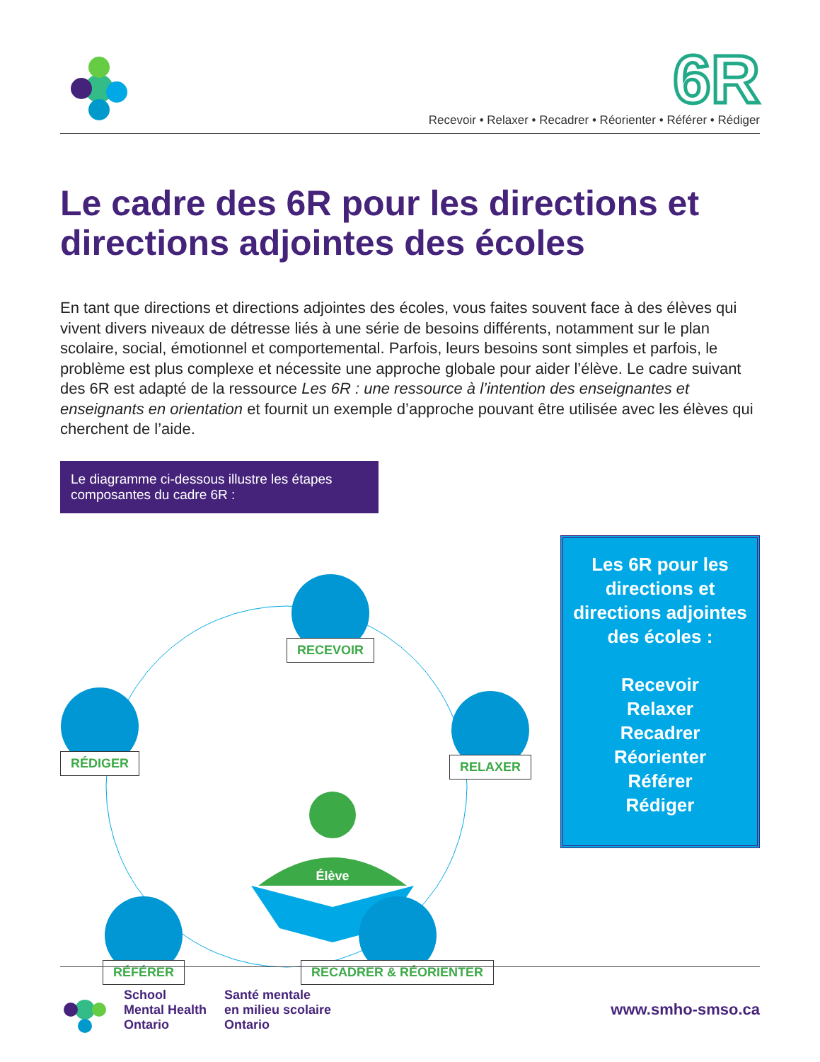6R
Recevoir • Relaxer • Recadrer • Réorienter • Référer • Rédiger
Le cadre des 6R pour les directions et directions adjointes des écoles
En tant que directions et directions adjointes des écoles, vous faites souvent face à des élèves qui vivent divers niveaux de détresse liés à une série de besoins différents, notamment sur le plan scolaire, social, émotionnel et comportemental. Parfois, leurs besoins sont simples et parfois, le problème est plus complexe et nécessite une approche globale pour aider l’élève. Le cadre suivant des 6R est adapté de la ressource Les 6R : une ressource à l’intention des enseignantes et enseignants en orientation et fournit un exemple d’approche pouvant être utilisée avec les élèves qui cherchent de l’aide.
Le diagramme ci-dessous illustre les étapes composantes du cadre 6R :
Élève
RECEVOIR
RELAXER
RÉDIGER
RÉFÉRER RECADRER & RÉORIENTER
Les 6R pour les directions et directions adjointes des écoles :
Recevoir
Relaxer
Recadrer
Réorienter
Référer
Rédiger
School
Mental Health
Ontario
Santé mentale
en milieu scolaire
Ontario
www.smho-smso.ca